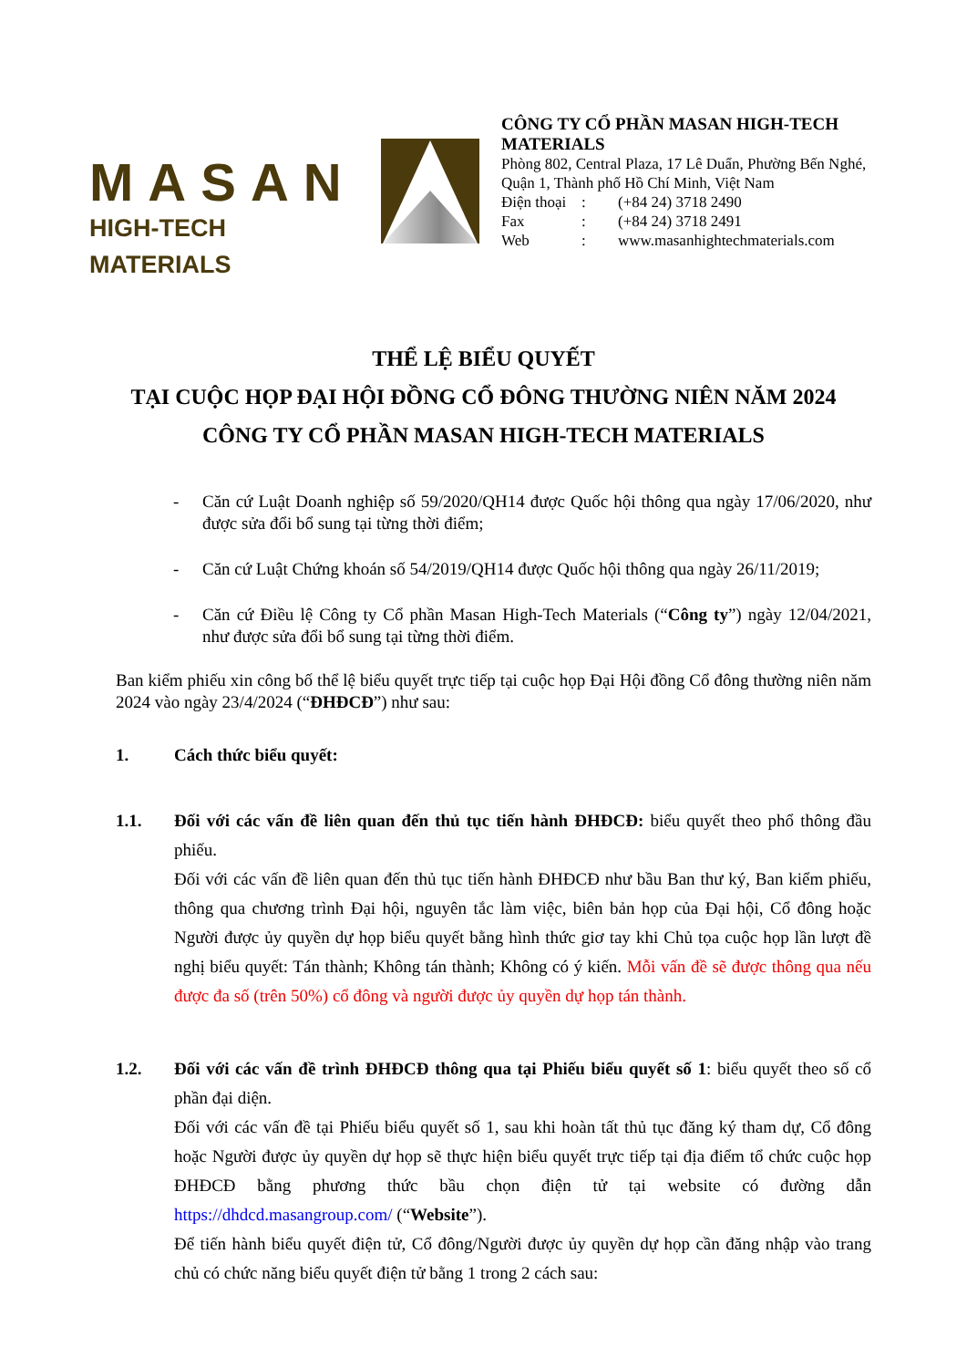MASAN
HIGH-TECH MATERIALS
CÔNG TY CỔ PHẦN MASAN HIGH-TECH MATERIALS
Phòng 802, Central Plaza, 17 Lê Duẩn, Phường Bến Nghé, Quận 1, Thành phố Hồ Chí Minh, Việt Nam
Điện thoại: (+84 24) 3718 2490
Fax: (+84 24) 3718 2491
Web: www.masanhightechmaterials.com
THỂ LỆ BIỂU QUYẾT
TẠI CUỘC HỌP ĐẠI HỘI ĐỒNG CỔ ĐÔNG THƯỜNG NIÊN NĂM 2024
CÔNG TY CỔ PHẦN MASAN HIGH-TECH MATERIALS
- Căn cứ Luật Doanh nghiệp số 59/2020/QH14 được Quốc hội thông qua ngày 17/06/2020, như được sửa đổi bổ sung tại từng thời điểm;
- Căn cứ Luật Chứng khoán số 54/2019/QH14 được Quốc hội thông qua ngày 26/11/2019;
- Căn cứ Điều lệ Công ty Cổ phần Masan High-Tech Materials (“Công ty”) ngày 12/04/2021, như được sửa đổi bổ sung tại từng thời điểm.
Ban kiểm phiếu xin công bố thể lệ biểu quyết trực tiếp tại cuộc họp Đại Hội đồng Cổ đông thường niên năm 2024 vào ngày 23/4/2024 (“ĐHĐCĐ”) như sau:
1. Cách thức biểu quyết:
1.1. Đối với các vấn đề liên quan đến thủ tục tiến hành ĐHĐCĐ: biểu quyết theo phổ thông đầu phiếu.
Đối với các vấn đề liên quan đến thủ tục tiến hành ĐHĐCĐ như bầu Ban thư ký, Ban kiểm phiếu, thông qua chương trình Đại hội, nguyên tắc làm việc, biên bản họp của Đại hội, Cổ đông hoặc Người được ủy quyền dự họp biểu quyết bằng hình thức giơ tay khi Chủ tọa cuộc họp lần lượt đề nghị biểu quyết: Tán thành; Không tán thành; Không có ý kiến. Mỗi vấn đề sẽ được thông qua nếu được đa số (trên 50%) cổ đông và người được ủy quyền dự họp tán thành.
1.2. Đối với các vấn đề trình ĐHĐCĐ thông qua tại Phiếu biểu quyết số 1: biểu quyết theo số cổ phần đại diện.
Đối với các vấn đề tại Phiếu biểu quyết số 1, sau khi hoàn tất thủ tục đăng ký tham dự, Cổ đông hoặc Người được ủy quyền dự họp sẽ thực hiện biểu quyết trực tiếp tại địa điểm tổ chức cuộc họp ĐHĐCĐ bằng phương thức bầu chọn điện tử tại website có đường dẫn https://dhdcd.masangroup.com/ (“Website”).
Để tiến hành biểu quyết điện tử, Cổ đông/Người được ủy quyền dự họp cần đăng nhập vào trang chủ có chức năng biểu quyết điện tử bằng 1 trong 2 cách sau: